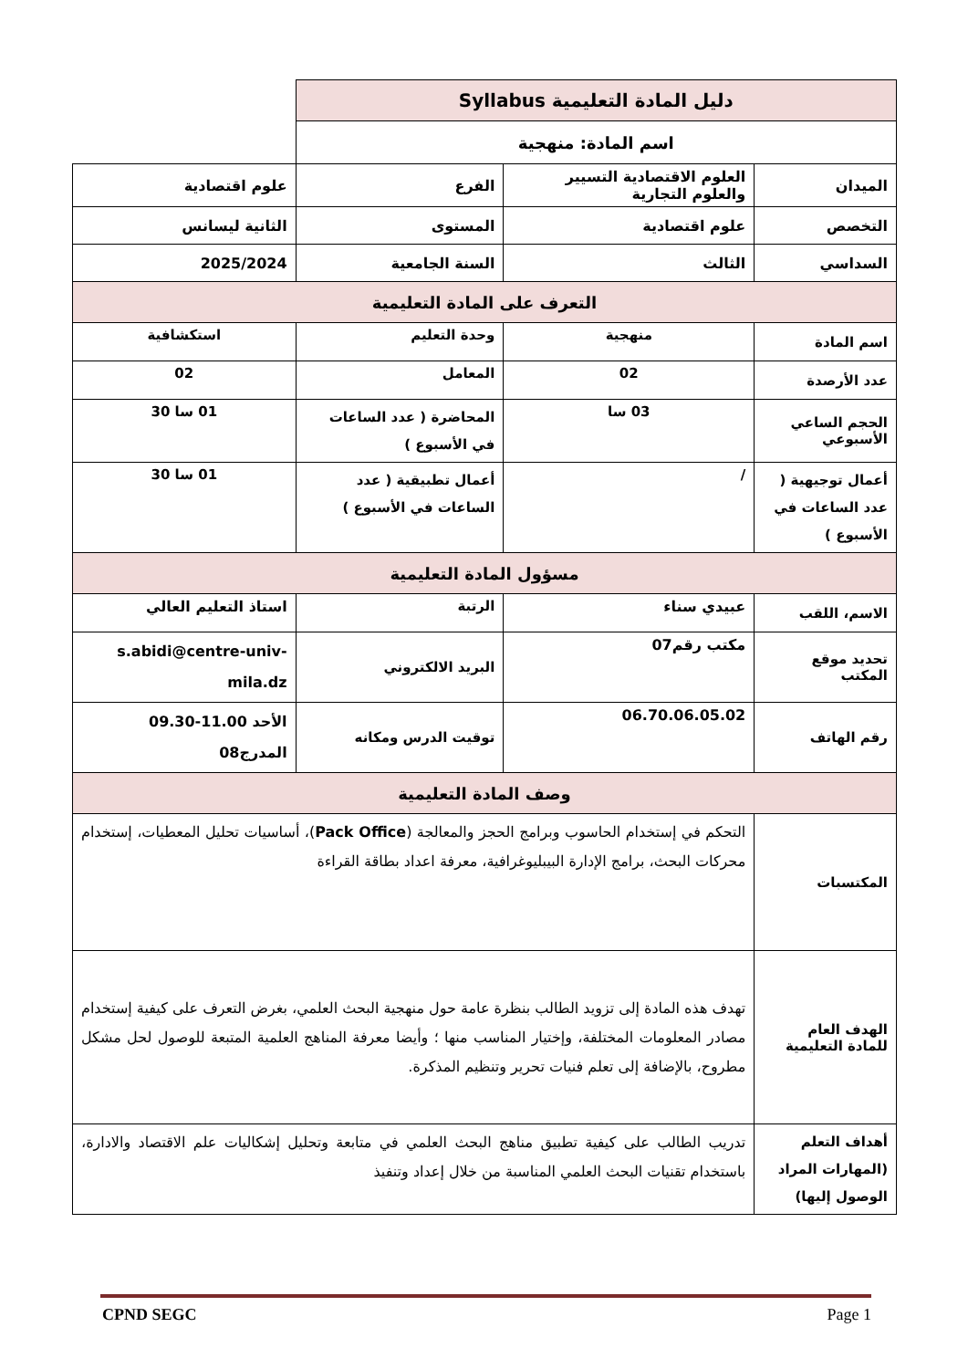| دليل المادة التعليمية Syllabus | | | | |
| اسم المادة: منهجية | | | | |
| الميدان | العلوم الاقتصادية التسيير والعلوم التجارية | | الفرع | علوم اقتصادية |
| التخصص | علوم اقتصادية | | المستوى | الثانية ليسانس |
| السداسي | الثالث | | السنة الجامعية | 2025/2024 |
| التعرف على المادة التعليمية | | | | |
| اسم المادة | منهجية | وحدة التعليم | | استكشافية |
| عدد الأرصدة | 02 | المعامل | | 02 |
| الحجم الساعي الأسبوعي | 03 سا | المحاضرة ( عدد الساعات في الأسبوع ) | | 01 سا 30 |
| أعمال توجيهية ( عدد الساعات في الأسبوع ) | / | أعمال تطبيقية ( عدد الساعات في الأسبوع ) | | 01 سا 30 |
| مسؤول المادة التعليمية | | | | |
| الاسم، اللقب | عبيدي سناء | الرتبة | | استاذ التعليم العالي |
| تحديد موقع المكتب | مكتب رقم07 | البريد الالكتروني | | s.abidi@centre-univ-mila.dz |
| رقم الهاتف | 06.70.06.05.02 | توقيت الدرس ومكانه | | الأحد 11.00-09.30 المدرج08 |
| وصف المادة التعليمية | | | | |
| المكتسبات | التحكم في إستخدام الحاسوب وبرامج الحجز والمعالجة ( Pack Office )، أساسيات تحليل المعطيات، إستخدام محركات البحث، برامج الإدارة البيبليوغرافية، معرفة اعداد بطاقة القراءة | | | |
| الهدف العام للمادة التعليمية | تهدف هذه المادة إلى تزويد الطالب بنظرة عامة حول منهجية البحث العلمي، بغرض التعرف على كيفية إستخدام مصادر المعلومات المختلفة، وإختيار المناسب منها ؛ وأيضا معرفة المناهج العلمية المتبعة للوصول لحل مشكل مطروح، بالإضافة إلى تعلم فنيات تحرير وتنظيم المذكرة. | | | |
| أهداف التعلم (المهارات المراد الوصول إليها) | تدريب الطالب على كيفية تطبيق مناهج البحث العلمي في متابعة وتحليل إشكاليات علم الاقتصاد والادارة، باستخدام تقنيات البحث العلمي المناسبة من خلال إعداد وتنفيذ | | | |
CPND SEGC Page 1